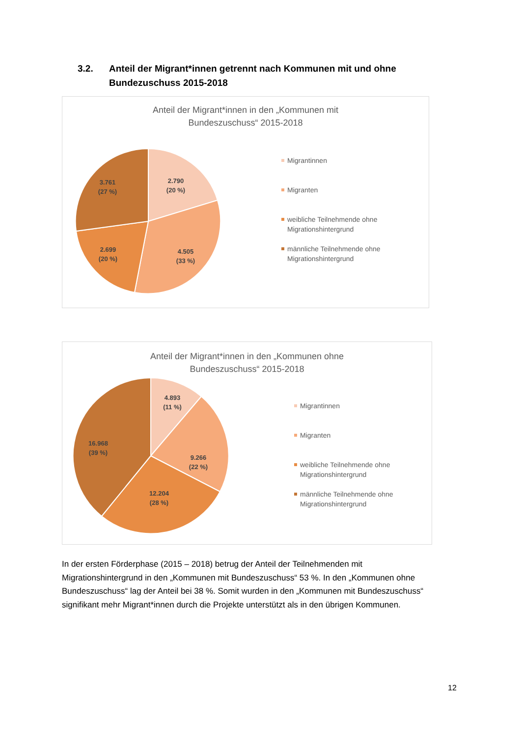3.2. Anteil der Migrant*innen getrennt nach Kommunen mit und ohne
Bundezuschuss 2015-2018
Anteil der Migrant*innen in den „Kommunen mit
Bundeszuschuss“ 2015-2018
2.790
(20 %)
4.505
(33 %)
2.699
(20 %)
3.761
(27 %)
Migrantinnen
Migranten
weibliche Teilnehmende ohne
Migrationshintergrund
männliche Teilnehmende ohne
Migrationshintergrund
Anteil der Migrant*innen in den „Kommunen ohne
Bundeszuschuss“ 2015-2018
4.893
(11 %)
9.266
(22 %)
12.204
(28 %)
16.968
(39 %)
Migrantinnen
Migranten
weibliche Teilnehmende ohne
Migrationshintergrund
männliche Teilnehmende ohne
Migrationshintergrund
In der ersten Förderphase (2015 – 2018) betrug der Anteil der Teilnehmenden mit Migrationshintergrund in den „Kommunen mit Bundeszuschuss“ 53 %. In den „Kommunen ohne Bundeszuschuss“ lag der Anteil bei 38 %. Somit wurden in den „Kommunen mit Bundeszuschuss“ signifikant mehr Migrant*innen durch die Projekte unterstützt als in den übrigen Kommunen.
12